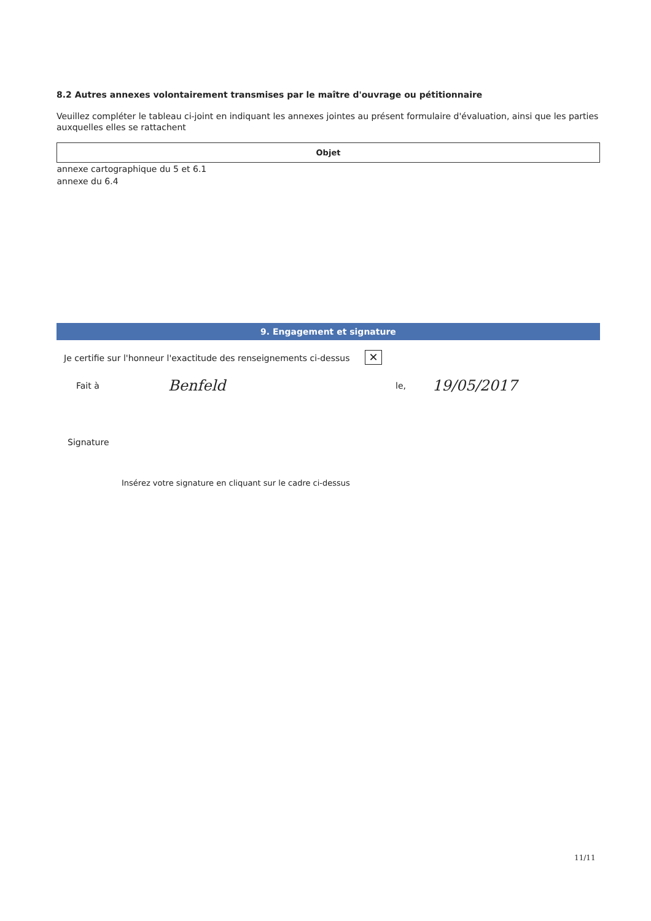8.2 Autres annexes volontairement transmises par le maître d'ouvrage ou pétitionnaire
Veuillez compléter le tableau ci-joint en indiquant les annexes jointes au présent formulaire d'évaluation, ainsi que les parties auxquelles elles se rattachent
| Objet |
| --- |
| annexe cartographique du 5 et 6.1 |
| annexe du 6.4 |
9. Engagement et signature
Je certifie sur l'honneur l'exactitude des renseignements ci-dessus ✕
Fait à Benfeld le, 19/05/2017
Signature
Insérez votre signature en cliquant sur le cadre ci-dessus
11/11